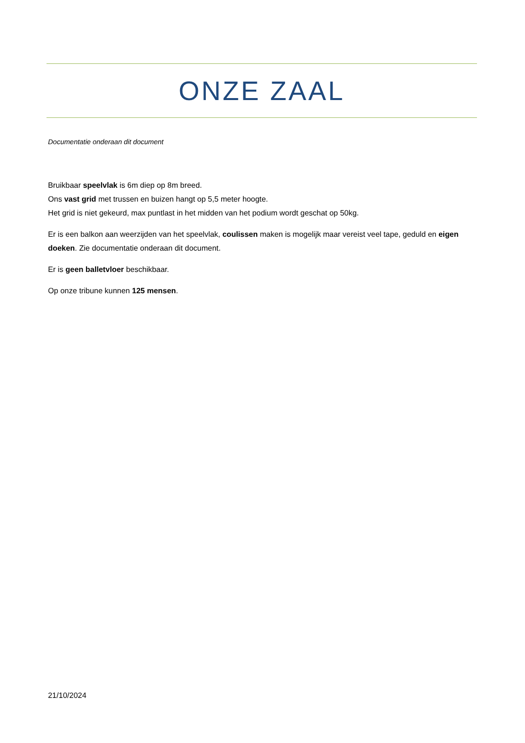ONZE ZAAL
Documentatie onderaan dit document
Bruikbaar speelvlak is 6m diep op 8m breed.
Ons vast grid met trussen en buizen hangt op 5,5 meter hoogte.
Het grid is niet gekeurd, max puntlast in het midden van het podium wordt geschat op 50kg.
Er is een balkon aan weerzijden van het speelvlak, coulissen maken is mogelijk maar vereist veel tape, geduld en eigen doeken. Zie documentatie onderaan dit document.
Er is geen balletvloer beschikbaar.
Op onze tribune kunnen 125 mensen.
21/10/2024